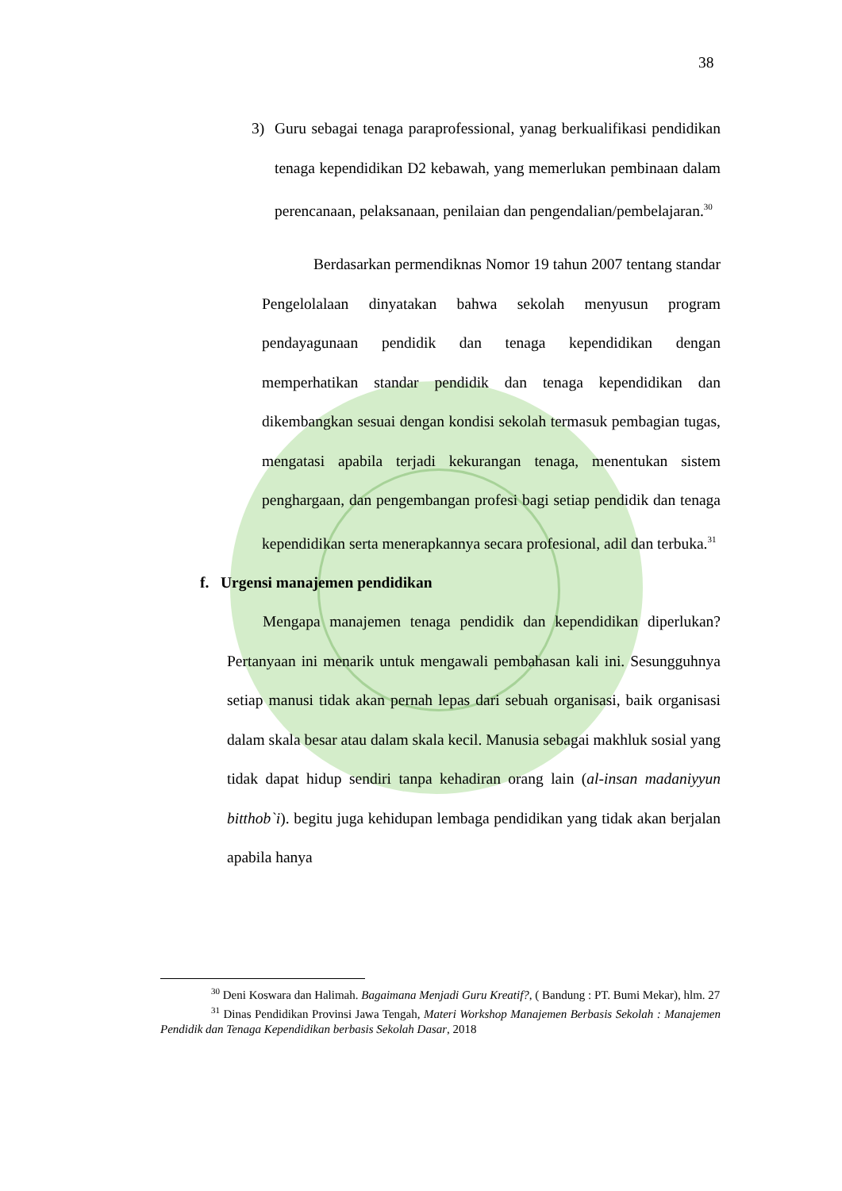38
3) Guru sebagai tenaga paraprofessional, yanag berkualifikasi pendidikan tenaga kependidikan D2 kebawah, yang memerlukan pembinaan dalam perencanaan, pelaksanaan, penilaian dan pengendalian/pembelajaran.<sup>30</sup>
Berdasarkan permendiknas Nomor 19 tahun 2007 tentang standar Pengelolalaan dinyatakan bahwa sekolah menyusun program pendayagunaan pendidik dan tenaga kependidikan dengan memperhatikan standar pendidik dan tenaga kependidikan dan dikembangkan sesuai dengan kondisi sekolah termasuk pembagian tugas, mengatasi apabila terjadi kekurangan tenaga, menentukan sistem penghargaan, dan pengembangan profesi bagi setiap pendidik dan tenaga kependidikan serta menerapkannya secara profesional, adil dan terbuka.<sup>31</sup>
f. Urgensi manajemen pendidikan
Mengapa manajemen tenaga pendidik dan kependidikan diperlukan? Pertanyaan ini menarik untuk mengawali pembahasan kali ini. Sesungguhnya setiap manusi tidak akan pernah lepas dari sebuah organisasi, baik organisasi dalam skala besar atau dalam skala kecil. Manusia sebagai makhluk sosial yang tidak dapat hidup sendiri tanpa kehadiran orang lain (al-insan madaniyyun bitthob`i). begitu juga kehidupan lembaga pendidikan yang tidak akan berjalan apabila hanya
<sup>30</sup> Deni Koswara dan Halimah. Bagaimana Menjadi Guru Kreatif?, ( Bandung : PT. Bumi Mekar), hlm. 27
<sup>31</sup> Dinas Pendidikan Provinsi Jawa Tengah, Materi Workshop Manajemen Berbasis Sekolah : Manajemen Pendidik dan Tenaga Kependidikan berbasis Sekolah Dasar, 2018